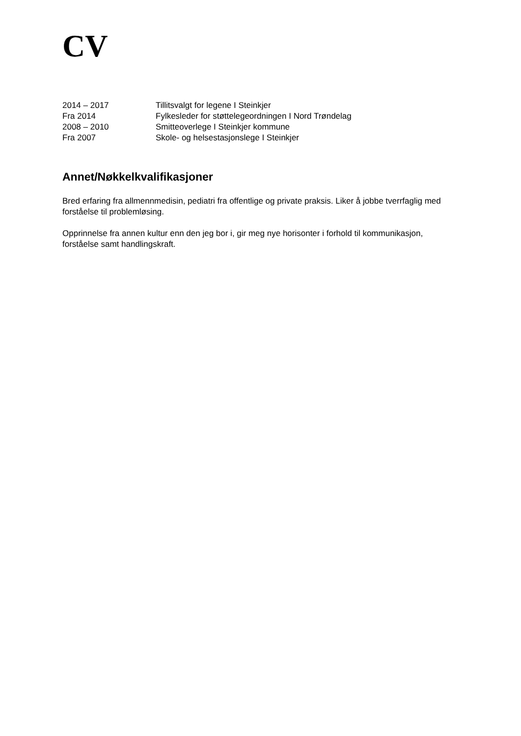CV
2014 – 2017 Tillitsvalgt for legene I Steinkjer
Fra 2014 Fylkesleder for støttelegeordningen I Nord Trøndelag
2008 – 2010 Smitteoverlege I Steinkjer kommune
Fra 2007 Skole- og helsestasjonslege I Steinkjer
Annet/Nøkkelkvalifikasjoner
Bred erfaring fra allmennmedisin, pediatri fra offentlige og private praksis. Liker å jobbe tverrfaglig med forståelse til problemløsing.
Opprinnelse fra annen kultur enn den jeg bor i, gir meg nye horisonter i forhold til kommunikasjon, forståelse samt handlingskraft.